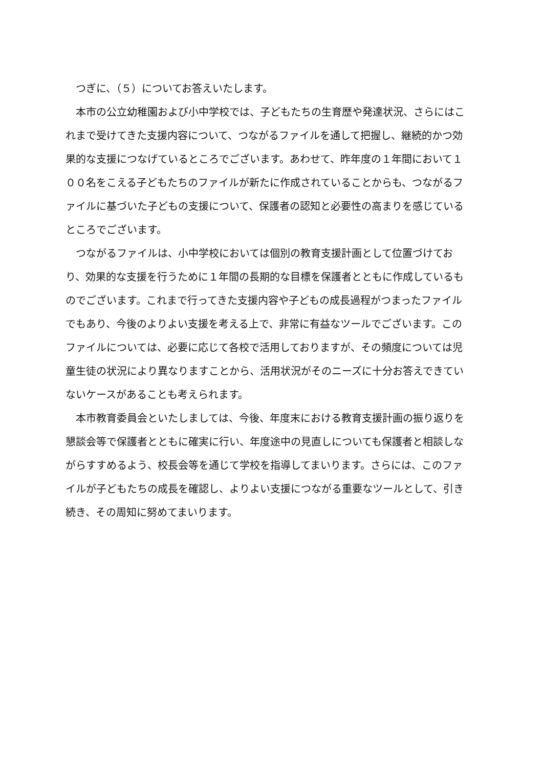つぎに、（５）についてお答えいたします。
本市の公立幼稚園および小中学校では、子どもたちの生育歴や発達状況、さらにはこれまで受けてきた支援内容について、つながるファイルを通して把握し、継続的かつ効果的な支援につなげているところでございます。あわせて、昨年度の１年間において１００名をこえる子どもたちのファイルが新たに作成されていることからも、つながるファイルに基づいた子どもの支援について、保護者の認知と必要性の高まりを感じているところでございます。
つながるファイルは、小中学校においては個別の教育支援計画として位置づけており、効果的な支援を行うために１年間の長期的な目標を保護者とともに作成しているものでございます。これまで行ってきた支援内容や子どもの成長過程がつまったファイルでもあり、今後のよりよい支援を考える上で、非常に有益なツールでございます。このファイルについては、必要に応じて各校で活用しておりますが、その頻度については児童生徒の状況により異なりますことから、活用状況がそのニーズに十分お答えできていないケースがあることも考えられます。
本市教育委員会といたしましては、今後、年度末における教育支援計画の振り返りを懇談会等で保護者とともに確実に行い、年度途中の見直しについても保護者と相談しながらすすめるよう、校長会等を通じて学校を指導してまいります。さらには、このファイルが子どもたちの成長を確認し、よりよい支援につながる重要なツールとして、引き続き、その周知に努めてまいります。